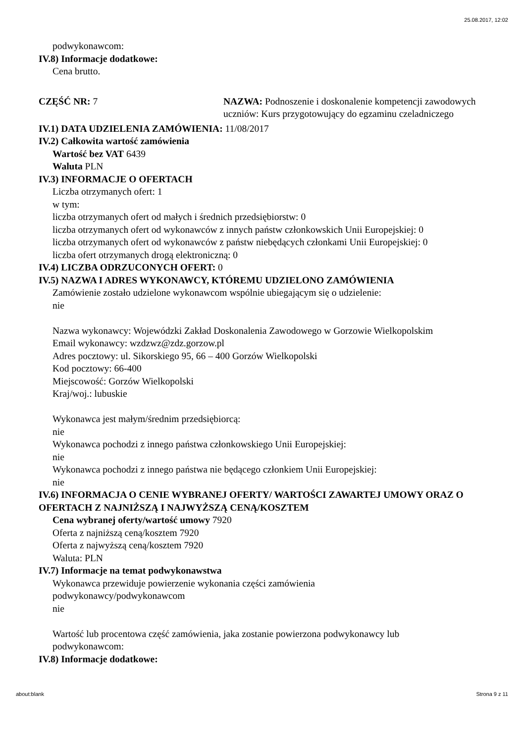25.08.2017, 12:02
podwykonawcom:
IV.8) Informacje dodatkowe:
Cena brutto.
CZĘŚĆ NR: 7 NAZWA: Podnoszenie i doskonalenie kompetencji zawodowych uczniów: Kurs przygotowujący do egzaminu czeladniczego
IV.1) DATA UDZIELENIA ZAMÓWIENIA: 11/08/2017
IV.2) Całkowita wartość zamówienia
Wartość bez VAT 6439
Waluta PLN
IV.3) INFORMACJE O OFERTACH
Liczba otrzymanych ofert: 1
w tym:
liczba otrzymanych ofert od małych i średnich przedsiębiorstw: 0
liczba otrzymanych ofert od wykonawców z innych państw członkowskich Unii Europejskiej: 0
liczba otrzymanych ofert od wykonawców z państw niebędących członkami Unii Europejskiej: 0
liczba ofert otrzymanych drogą elektroniczną: 0
IV.4) LICZBA ODRZUCONYCH OFERT: 0
IV.5) NAZWA I ADRES WYKONAWCY, KTÓREMU UDZIELONO ZAMÓWIENIA
Zamówienie zostało udzielone wykonawcom wspólnie ubiegającym się o udzielenie:
nie
Nazwa wykonawcy: Wojewódzki Zakład Doskonalenia Zawodowego w Gorzowie Wielkopolskim
Email wykonawcy: wzdzwz@zdz.gorzow.pl
Adres pocztowy: ul. Sikorskiego 95, 66 – 400 Gorzów Wielkopolski
Kod pocztowy: 66-400
Miejscowość: Gorzów Wielkopolski
Kraj/woj.: lubuskie
Wykonawca jest małym/średnim przedsiębiorcą:
nie
Wykonawca pochodzi z innego państwa członkowskiego Unii Europejskiej:
nie
Wykonawca pochodzi z innego państwa nie będącego członkiem Unii Europejskiej:
nie
IV.6) INFORMACJA O CENIE WYBRANEJ OFERTY/ WARTOŚCI ZAWARTEJ UMOWY ORAZ O OFERTACH Z NAJNIŻSZĄ I NAJWYŻSZĄ CENĄ/KOSZTEM
Cena wybranej oferty/wartość umowy 7920
Oferta z najniższą ceną/kosztem 7920
Oferta z najwyższą ceną/kosztem 7920
Waluta: PLN
IV.7) Informacje na temat podwykonawstwa
Wykonawca przewiduje powierzenie wykonania części zamówienia
podwykonawcy/podwykonawcom
nie
Wartość lub procentowa część zamówienia, jaka zostanie powierzona podwykonawcy lub
podwykonawcom:
IV.8) Informacje dodatkowe:
about:blank Strona 9 z 11